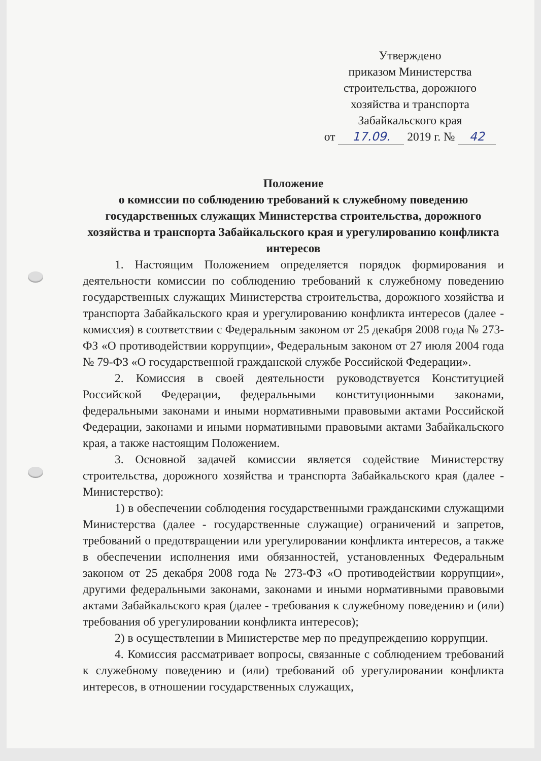Утверждено
приказом Министерства
строительства, дорожного
хозяйства и транспорта
Забайкальского края
от 17.09. 2019 г. № 42
Положение
о комиссии по соблюдению требований к служебному поведению государственных служащих Министерства строительства, дорожного хозяйства и транспорта Забайкальского края и урегулированию конфликта интересов
1. Настоящим Положением определяется порядок формирования и деятельности комиссии по соблюдению требований к служебному поведению государственных служащих Министерства строительства, дорожного хозяйства и транспорта Забайкальского края и урегулированию конфликта интересов (далее - комиссия) в соответствии с Федеральным законом от 25 декабря 2008 года № 273-ФЗ «О противодействии коррупции», Федеральным законом от 27 июля 2004 года № 79-ФЗ «О государственной гражданской службе Российской Федерации».
2. Комиссия в своей деятельности руководствуется Конституцией Российской Федерации, федеральными конституционными законами, федеральными законами и иными нормативными правовыми актами Российской Федерации, законами и иными нормативными правовыми актами Забайкальского края, а также настоящим Положением.
3. Основной задачей комиссии является содействие Министерству строительства, дорожного хозяйства и транспорта Забайкальского края (далее - Министерство):
1) в обеспечении соблюдения государственными гражданскими служащими Министерства (далее - государственные служащие) ограничений и запретов, требований о предотвращении или урегулировании конфликта интересов, а также в обеспечении исполнения ими обязанностей, установленных Федеральным законом от 25 декабря 2008 года № 273-ФЗ «О противодействии коррупции», другими федеральными законами, законами и иными нормативными правовыми актами Забайкальского края (далее - требования к служебному поведению и (или) требования об урегулировании конфликта интересов);
2) в осуществлении в Министерстве мер по предупреждению коррупции.
4. Комиссия рассматривает вопросы, связанные с соблюдением требований к служебному поведению и (или) требований об урегулировании конфликта интересов, в отношении государственных служащих,